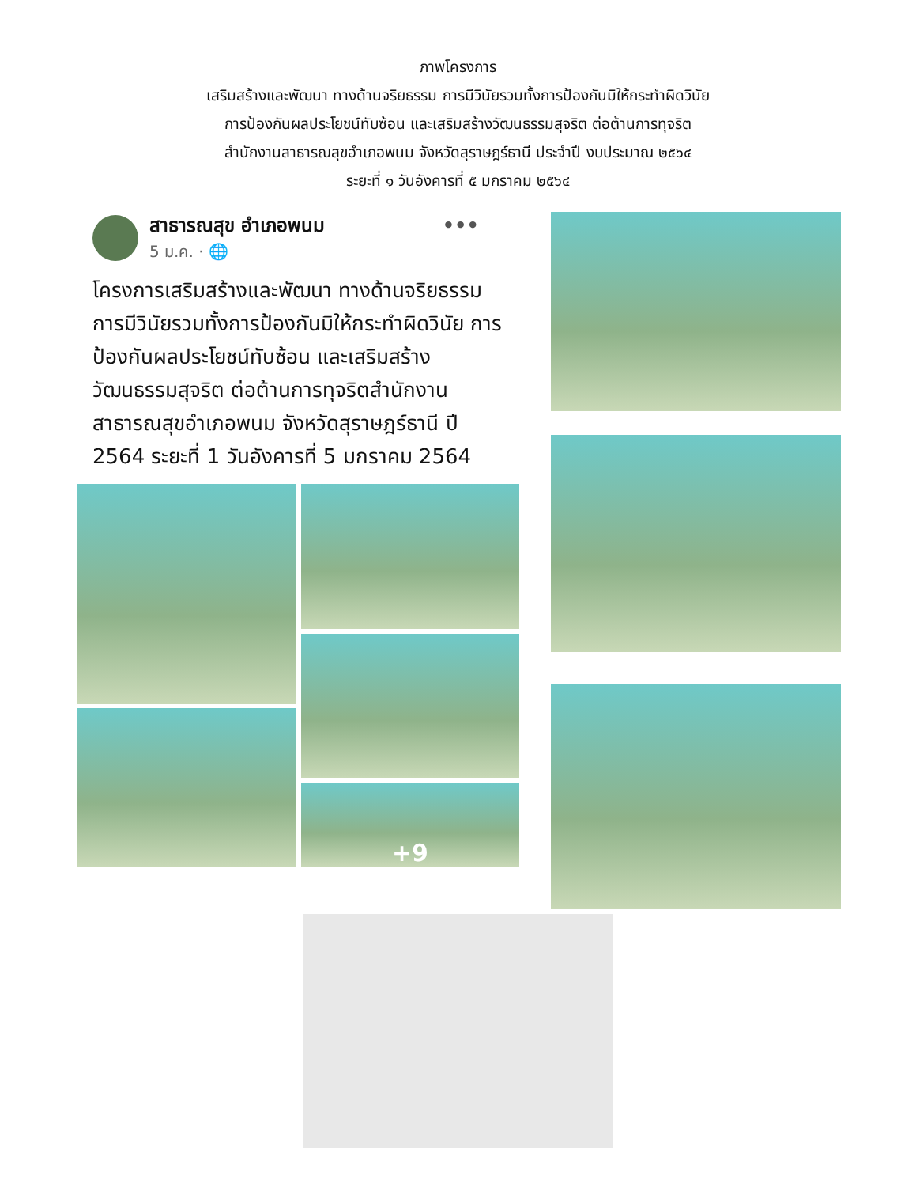ภาพโครงการ
เสริมสร้างและพัฒนา ทางด้านจริยธรรม การมีวินัยรวมทั้งการป้องกันมิให้กระทำผิดวินัย
การป้องกันผลประโยชน์ทับซ้อน และเสริมสร้างวัฒนธรรมสุจริต ต่อต้านการทุจริต
สำนักงานสาธารณสุขอำเภอพนม จังหวัดสุราษฎร์ธานี ประจำปี งบประมาณ ๒๕๖๔
ระยะที่ ๑ วันอังคารที่ ๕ มกราคม ๒๕๖๔
สาธารณสุข อำเภอพนม •••
5 ม.ค. · 🌐
โครงการเสริมสร้างและพัฒนา ทางด้านจริยธรรม การมีวินัยรวมทั้งการป้องกันมิให้กระทำผิดวินัย การป้องกันผลประโยชน์ทับซ้อน และเสริมสร้างวัฒนธรรมสุจริต ต่อต้านการทุจริตสำนักงานสาธารณสุขอำเภอพนม จังหวัดสุราษฎร์ธานี ปี 2564 ระยะที่ 1 วันอังคารที่ 5 มกราคม 2564
+9